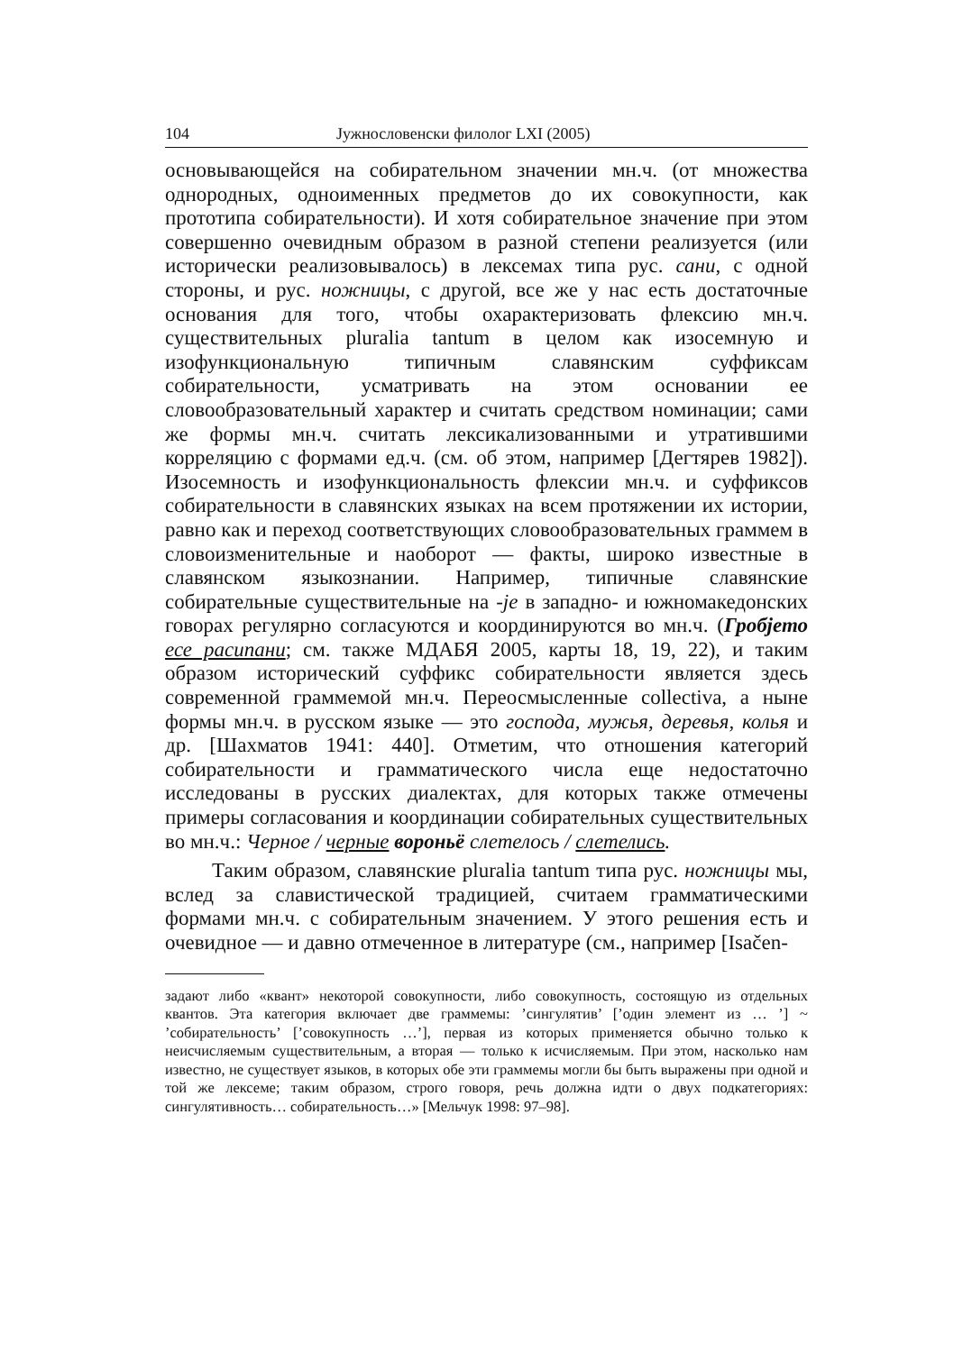104 Јужнословенски филолог LXI (2005)
основывающейся на собирательном значении мн.ч. (от множества однородных, одноименных предметов до их совокупности, как прототипа собирательности). И хотя собирательное значение при этом совершенно очевидным образом в разной степени реализуется (или исторически реализовывалось) в лексемах типа рус. сани, с одной стороны, и рус. ножницы, с другой, все же у нас есть достаточные основания для того, чтобы охарактеризовать флексию мн.ч. существительных pluralia tantum в целом как изосемную и изофункциональную типичным славянским суффиксам собирательности, усматривать на этом основании ее словообразовательный характер и считать средством номинации; сами же формы мн.ч. считать лексикализованными и утратившими корреляцию с формами ед.ч. (см. об этом, например [Дегтярев 1982]). Изосемность и изофункциональность флексии мн.ч. и суффиксов собирательности в славянских языках на всем протяжении их истории, равно как и переход соответствующих словообразовательных граммем в словоизменительные и наоборот — факты, широко известные в славянском языкознании. Например, типичные славянские собирательные существительные на -je в западно- и южномакедонских говорах регулярно согласуются и координируются во мн.ч. (Гробјето есе расипани; см. также МДАБЯ 2005, карты 18, 19, 22), и таким образом исторический суффикс собирательности является здесь современной граммемой мн.ч. Переосмысленные collectiva, а ныне формы мн.ч. в русском языке — это господа, мужья, деревья, колья и др. [Шахматов 1941: 440]. Отметим, что отношения категорий собирательности и грамматического числа еще недостаточно исследованы в русских диалектах, для которых также отмечены примеры согласования и координации собирательных существительных во мн.ч.: Черное / черные вороньё слетелось / слетелись.
Таким образом, славянские pluralia tantum типа рус. ножницы мы, вслед за славистической традицией, считаем грамматическими формами мн.ч. с собирательным значением. У этого решения есть и очевидное — и давно отмеченное в литературе (см., например [Isačen-
задают либо «квант» некоторой совокупности, либо совокупность, состоящую из отдельных квантов. Эта категория включает две граммемы: ’сингулятив’ [’один элемент из … ’] ~ ’собирательность’ [’совокупность …’], первая из которых применяется обычно только к неисчисляемым существительным, а вторая — только к исчисляемым. При этом, насколько нам известно, не существует языков, в которых обе эти граммемы могли бы быть выражены при одной и той же лексеме; таким образом, строго говоря, речь должна идти о двух подкатегориях: сингулятивность… собирательность…» [Мельчук 1998: 97–98].